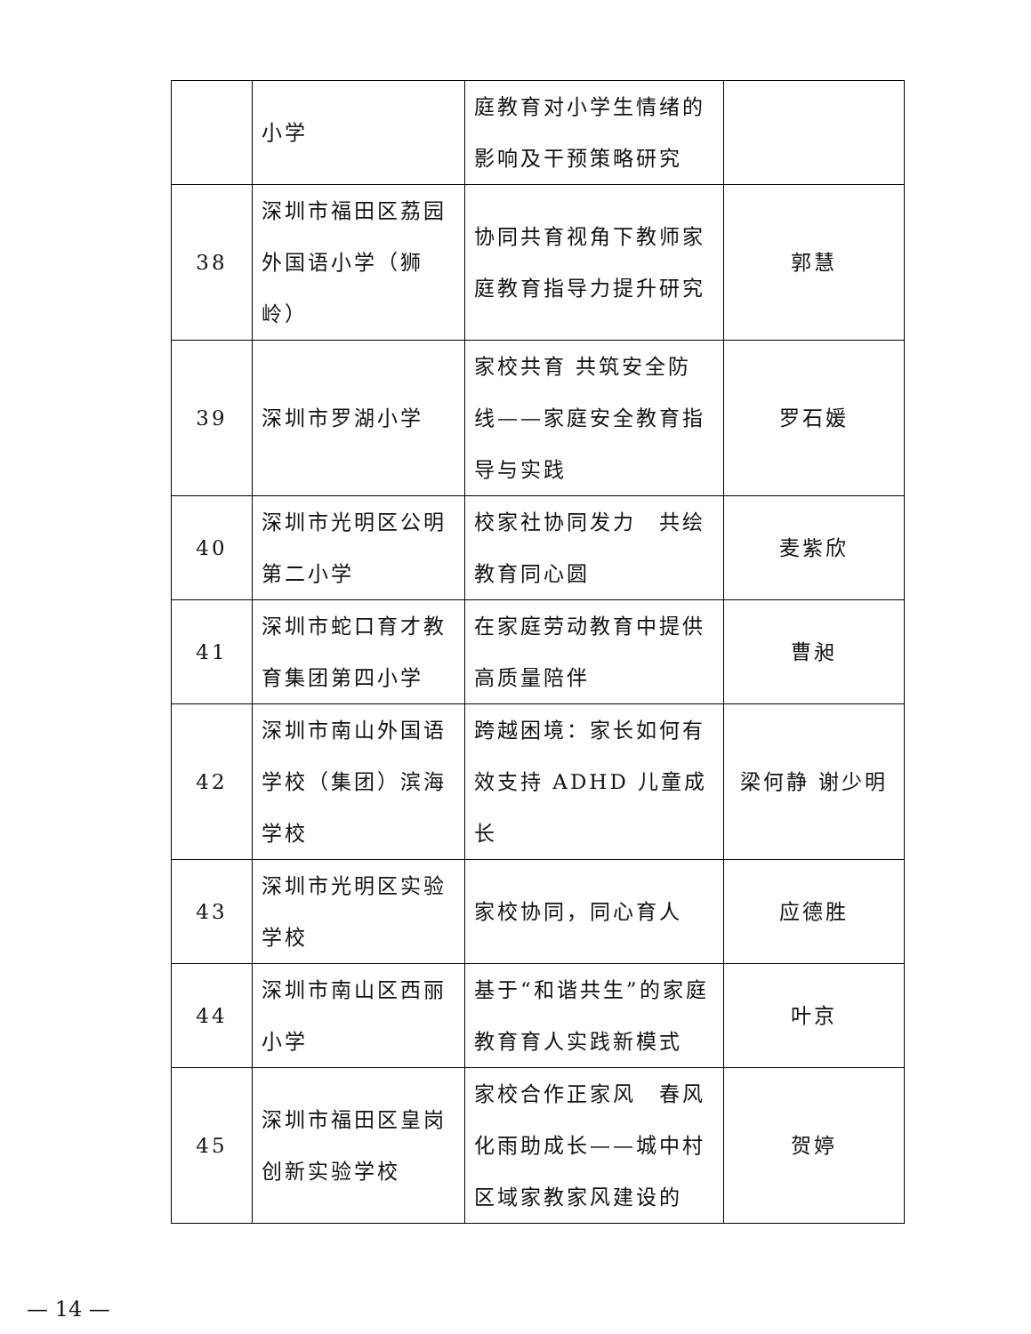| | 小学 | 庭教育对小学生情绪的影响及干预策略研究 | |
| 38 | 深圳市福田区荔园外国语小学（狮岭） | 协同共育视角下教师家庭教育指导力提升研究 | 郭慧 |
| 39 | 深圳市罗湖小学 | 家校共育 共筑安全防线——家庭安全教育指导与实践 | 罗石媛 |
| 40 | 深圳市光明区公明第二小学 | 校家社协同发力 共绘教育同心圆 | 麦紫欣 |
| 41 | 深圳市蛇口育才教育集团第四小学 | 在家庭劳动教育中提供高质量陪伴 | 曹昶 |
| 42 | 深圳市南山外国语学校（集团）滨海学校 | 跨越困境：家长如何有效支持 ADHD 儿童成长 | 梁何静 谢少明 |
| 43 | 深圳市光明区实验学校 | 家校协同，同心育人 | 应德胜 |
| 44 | 深圳市南山区西丽小学 | 基于“和谐共生”的家庭教育育人实践新模式 | 叶京 |
| 45 | 深圳市福田区皇岗创新实验学校 | 家校合作正家风 春风化雨助成长——城中村区域家教家风建设的 | 贺婷 |
— 14 —